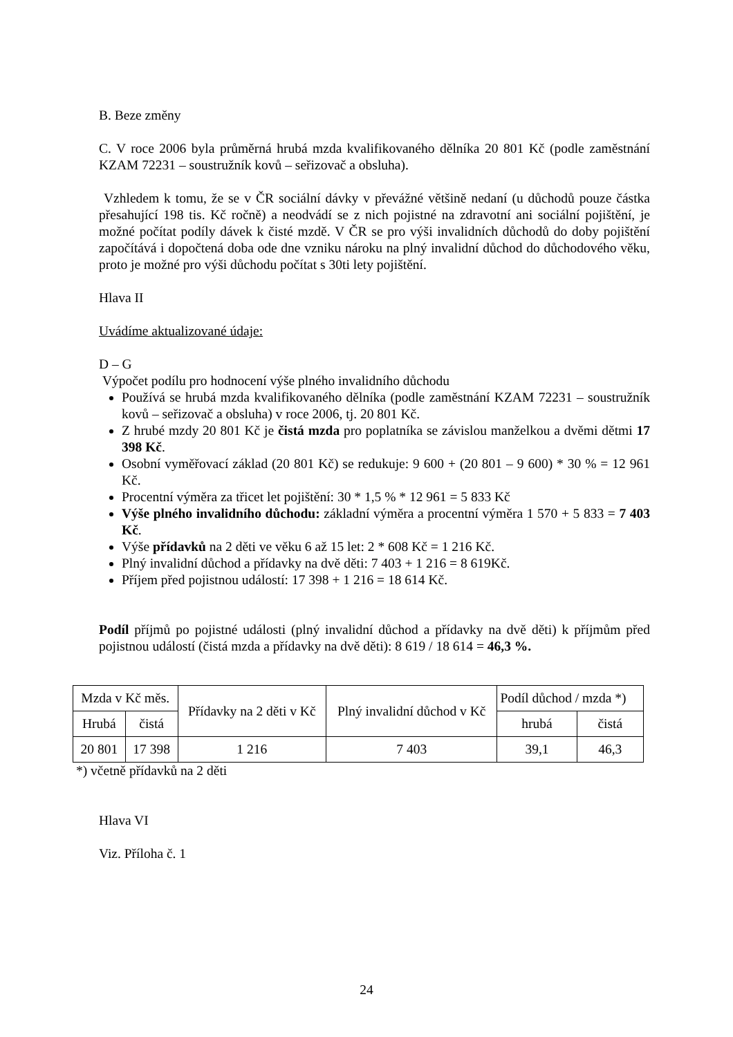B. Beze změny
C. V roce 2006 byla průměrná hrubá mzda kvalifikovaného dělníka 20 801 Kč (podle zaměstnání KZAM 72231 – soustružník kovů – seřizovač a obsluha).
Vzhledem k tomu, že se v ČR sociální dávky v převážné většině nedaní (u důchodů pouze částka přesahující 198 tis. Kč ročně) a neodvádí se z nich pojistné na zdravotní ani sociální pojištění, je možné počítat podíly dávek k čisté mzdě. V ČR se pro výši invalidních důchodů do doby pojištění započítává i dopočtená doba ode dne vzniku nároku na plný invalidní důchod do důchodového věku, proto je možné pro výši důchodu počítat s 30ti lety pojištění.
Hlava II
Uvádíme aktualizované údaje:
D – G
Výpočet podílu pro hodnocení výše plného invalidního důchodu
Používá se hrubá mzda kvalifikovaného dělníka (podle zaměstnání KZAM 72231 – soustružník kovů – seřizovač a obsluha) v roce 2006, tj. 20 801 Kč.
Z hrubé mzdy 20 801 Kč je čistá mzda pro poplatníka se závislou manželkou a dvěmi dětmi 17 398 Kč.
Osobní vyměřovací základ (20 801 Kč) se redukuje: 9 600 + (20 801 – 9 600) * 30 % = 12 961 Kč.
Procentní výměra za třicet let pojištění: 30 * 1,5 % * 12 961 = 5 833 Kč
Výše plného invalidního důchodu: základní výměra a procentní výměra 1 570 + 5 833 = 7 403 Kč.
Výše přídavků na 2 děti ve věku 6 až 15 let: 2 * 608 Kč = 1 216 Kč.
Plný invalidní důchod a přídavky na dvě děti: 7 403 + 1 216 = 8 619Kč.
Příjem před pojistnou událostí: 17 398 + 1 216 = 18 614 Kč.
Podíl příjmů po pojistné události (plný invalidní důchod a přídavky na dvě děti) k příjmům před pojistnou událostí (čistá mzda a přídavky na dvě děti): 8 619 / 18 614 = 46,3 %.
| Mzda v Kč měs. | | Přídavky na 2 děti v Kč | Plný invalidní důchod v Kč | Podíl důchod / mzda *) | |
| Hrubá | čistá | | | hrubá | čistá |
| 20 801 | 17 398 | 1 216 | 7 403 | 39,1 | 46,3 |
*) včetně přídavků na 2 děti
Hlava VI
Viz. Příloha č. 1
24